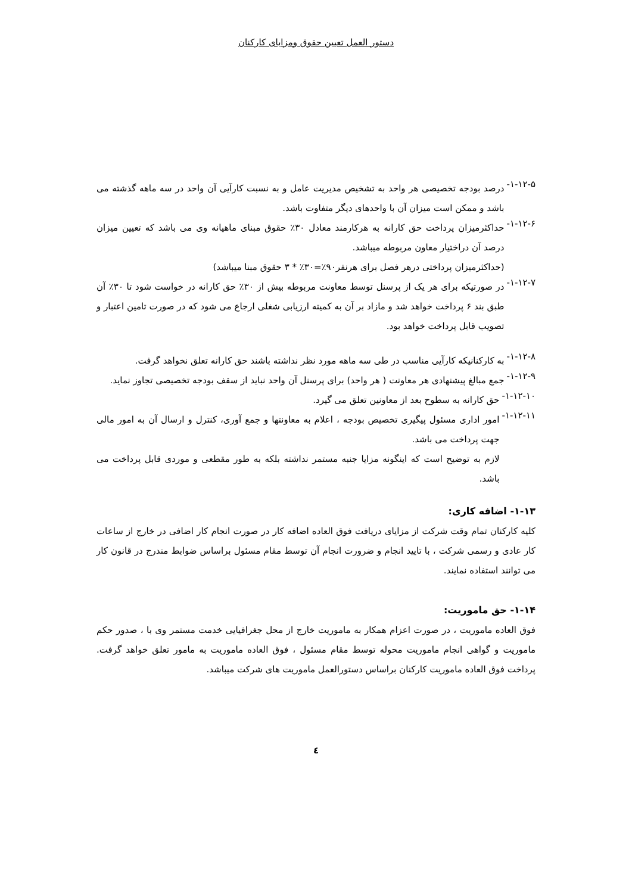دستور العمل تعیین حقوق ومزایای کارکنان
۱-۱۲-۵-
درصد بودجه تخصیصی هر واحد به تشخیص مدیریت عامل و به نسبت کارآیی آن واحد در سه ماهه گذشته می باشد و ممکن است میزان آن با واحدهای دیگر متفاوت باشد.
۱-۱۲-۶-
حداکثرمیزان پرداخت حق کارانه به هرکارمند معادل ۳۰٪ حقوق مبنای ماهیانه وی می باشد که تعیین میزان درصد آن دراختیار معاون مربوطه میباشد.
(حداکثرمیزان پرداختی درهر فصل برای هرنفر۹۰٪=۳۰٪ * ۳ حقوق مبنا میباشد)
۱-۱۲-۷-
در صورتیکه برای هر یک از پرسنل توسط معاونت مربوطه بیش از ۳۰٪ حق کارانه در خواست شود تا ۳۰٪ آن طبق بند ۶ پرداخت خواهد شد و مازاد بر آن به کمیته ارزیابی شغلی ارجاع می شود که در صورت تامین اعتبار و تصویب قابل پرداخت خواهد بود.
۱-۱۲-۸-
به کارکنانیکه کارآیی مناسب در طی سه ماهه مورد نظر نداشته باشند حق کارانه تعلق نخواهد گرفت.
۱-۱۲-۹-
جمع مبالغ پیشنهادی هر معاونت ( هر واحد) برای پرسنل آن واحد نباید از سقف بودجه تخصیصی تجاوز نماید.
۱-۱۲-۱۰-
حق کارانه به سطوح بعد از معاونین تعلق می گیرد.
۱-۱۲-۱۱-
امور اداری مسئول پیگیری تخصیص بودجه ، اعلام به معاونتها و جمع آوری، کنترل و ارسال آن به امور مالی جهت پرداخت می باشد.
لازم به توضیح است که اینگونه مزایا جنبه مستمر نداشته بلکه به طور مقطعی و موردی قابل پرداخت می باشد.
۱-۱۳- اضافه کاری:
کلیه کارکنان تمام وقت شرکت از مزایای دریافت فوق العاده اضافه کار در صورت انجام کار اضافی در خارج از ساعات کار عادی و رسمی شرکت ، با تایید انجام و ضرورت انجام آن توسط مقام مسئول براساس ضوابط مندرج در قانون کار می توانند استفاده نمایند.
۱-۱۴- حق ماموریت:
فوق العاده ماموریت ، در صورت اعزام همکار به ماموریت خارج از محل جغرافیایی خدمت مستمر وی با ، صدور حکم ماموریت و گواهی انجام ماموریت محوله توسط مقام مسئول ، فوق العاده ماموریت به مامور تعلق خواهد گرفت. پرداخت فوق العاده ماموریت کارکنان براساس دستورالعمل ماموریت های شرکت میباشد.
٤